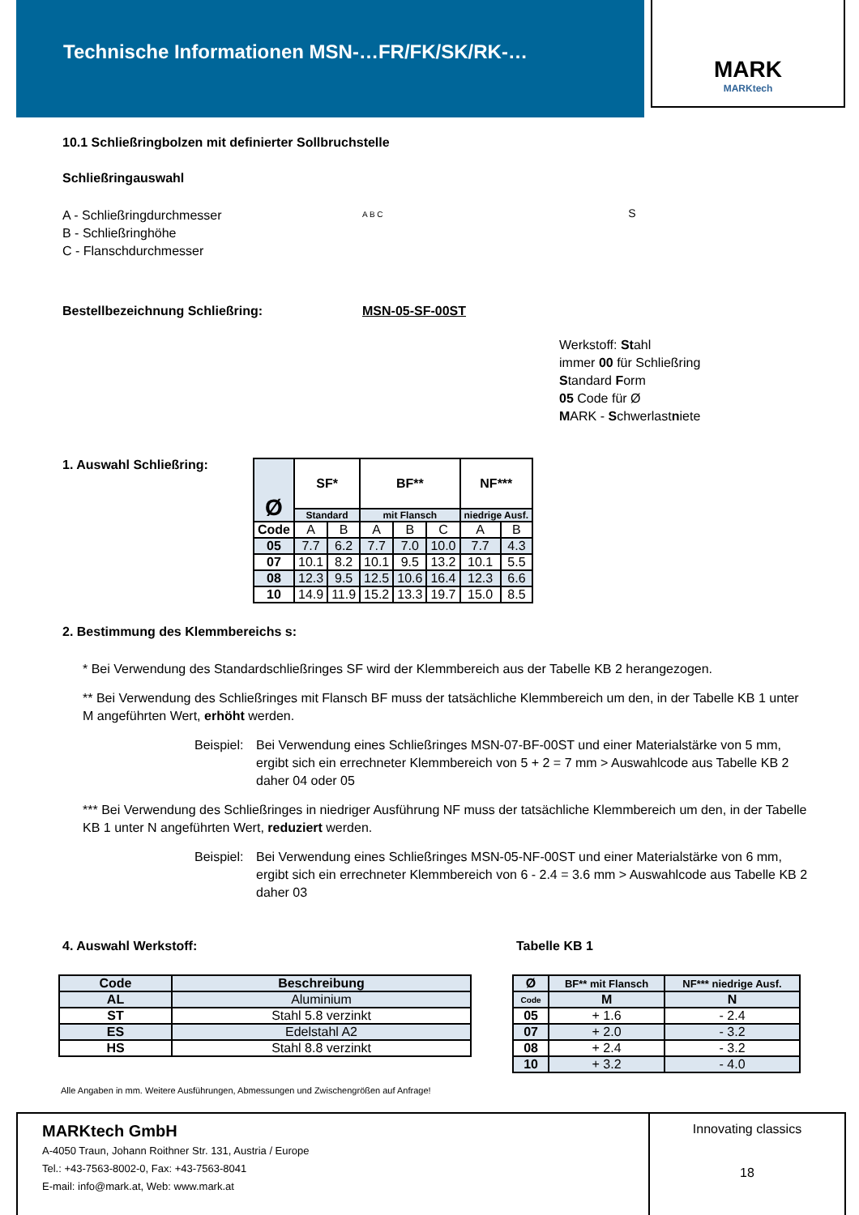Technische Informationen MSN-…FR/FK/SK/RK-…
MARK
MARKtech
10.1 Schließringbolzen mit definierter Sollbruchstelle
Schließringauswahl
A - Schließringdurchmesser
B - Schließringhöhe
C - Flanschdurchmesser
A B C S
Bestellbezeichnung Schließring: MSN-05-SF-00ST
Werkstoff: Stahl
immer 00 für Schließring
Standard Form
05 Code für Ø
MARK - Schwerlastniete
1. Auswahl Schließring:
| Ø | SF* | | BF** | | | NF*** | |
| --- | --- | --- | --- | --- | --- | --- | --- |
| | Standard | | mit Flansch | | | niedrige Ausf. | |
| Code | A | B | A | B | C | A | B |
| 05 | 7.7 | 6.2 | 7.7 | 7.0 | 10.0 | 7.7 | 4.3 |
| 07 | 10.1 | 8.2 | 10.1 | 9.5 | 13.2 | 10.1 | 5.5 |
| 08 | 12.3 | 9.5 | 12.5 | 10.6 | 16.4 | 12.3 | 6.6 |
| 10 | 14.9 | 11.9 | 15.2 | 13.3 | 19.7 | 15.0 | 8.5 |
2. Bestimmung des Klemmbereichs s:
* Bei Verwendung des Standardschließringes SF wird der Klemmbereich aus der Tabelle KB 2 herangezogen.
** Bei Verwendung des Schließringes mit Flansch BF muss der tatsächliche Klemmbereich um den, in der Tabelle KB 1 unter M angeführten Wert, erhöht werden.
Beispiel:
Bei Verwendung eines Schließringes MSN-07-BF-00ST und einer Materialstärke von 5 mm, ergibt sich ein errechneter Klemmbereich von 5 + 2 = 7 mm > Auswahlcode aus Tabelle KB 2 daher 04 oder 05
*** Bei Verwendung des Schließringes in niedriger Ausführung NF muss der tatsächliche Klemmbereich um den, in der Tabelle KB 1 unter N angeführten Wert, reduziert werden.
Beispiel:
Bei Verwendung eines Schließringes MSN-05-NF-00ST und einer Materialstärke von 6 mm, ergibt sich ein errechneter Klemmbereich von 6 - 2.4 = 3.6 mm > Auswahlcode aus Tabelle KB 2 daher 03
4. Auswahl Werkstoff:
| Code | Beschreibung |
| --- | --- |
| AL | Aluminium |
| ST | Stahl 5.8 verzinkt |
| ES | Edelstahl A2 |
| HS | Stahl 8.8 verzinkt |
Tabelle KB 1
| Ø | BF** mit Flansch | NF*** niedrige Ausf. |
| --- | --- | --- |
| Code | M | N |
| 05 | + 1.6 | - 2.4 |
| 07 | + 2.0 | - 3.2 |
| 08 | + 2.4 | - 3.2 |
| 10 | + 3.2 | - 4.0 |
Alle Angaben in mm. Weitere Ausführungen, Abmessungen und Zwischengrößen auf Anfrage!
MARKtech GmbH
A-4050 Traun, Johann Roithner Str. 131, Austria / Europe
Tel.: +43-7563-8002-0, Fax: +43-7563-8041
E-mail: info@mark.at, Web: www.mark.at
Innovating classics
18